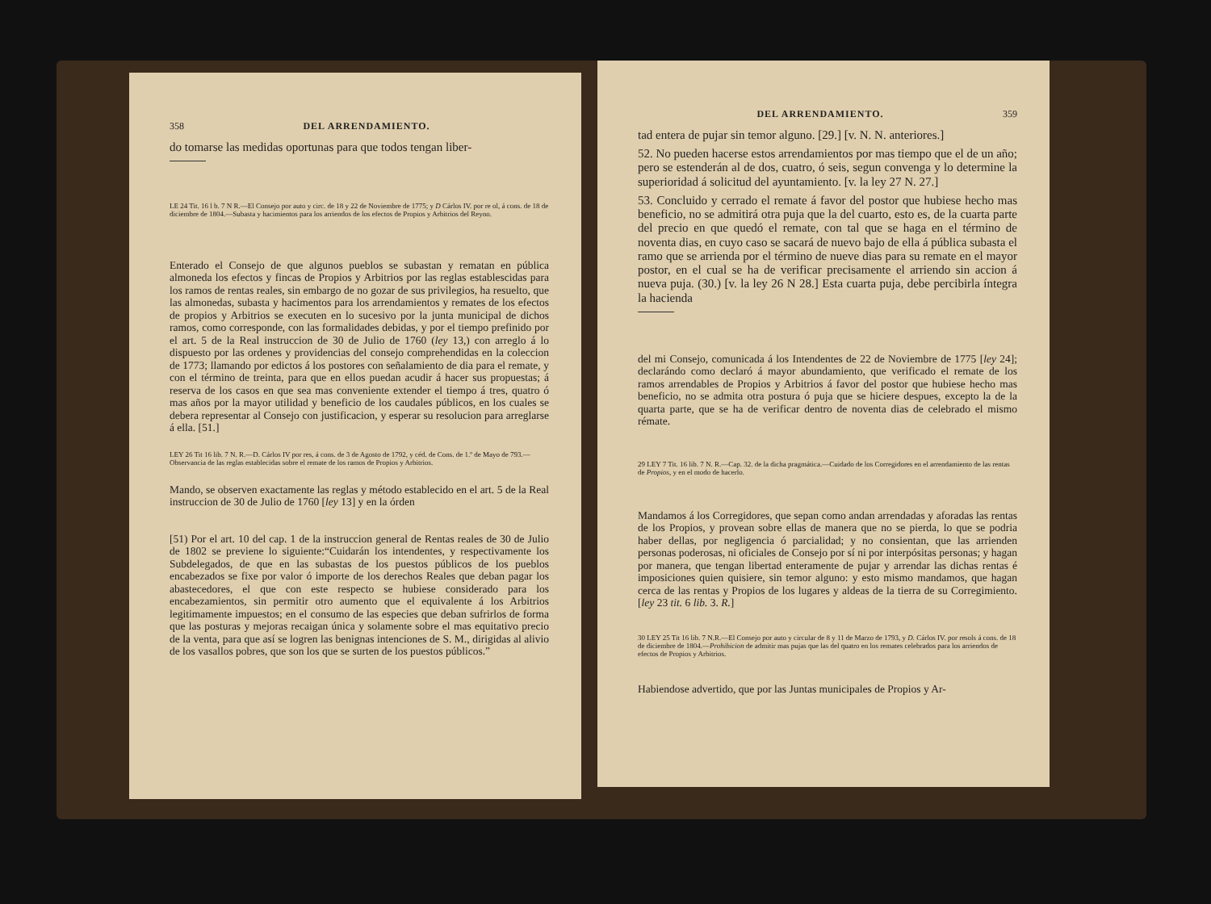358 DEL ARRENDAMIENTO.
do tomarse las medidas oportunas para que todos tengan liber-
LE 24 Tit. 16 l b. 7 N R.—El Consejo por auto y circ. de 18 y 22 de Noviembre de 1775; y D Cárlos IV. por re ol, á cons. de 18 de diciembre de 1804.—Subasta y hacimientos para los arriendos de los efectos de Propios y Arbitrios del Reyno.
Enterado el Consejo de que algunos pueblos se subastan y rematan en pública almoneda los efectos y fincas de Propios y Arbitrios por las reglas establescidas para los ramos de rentas reales, sin embargo de no gozar de sus privilegios, ha resuelto, que las almonedas, subasta y hacimentos para los arrendamientos y remates de los efectos de propios y Arbitrios se executen en lo sucesivo por la junta municipal de dichos ramos, como corresponde, con las formalidades debidas, y por el tiempo prefinido por el art. 5 de la Real instruccion de 30 de Julio de 1760 (ley 13,) con arreglo á lo dispuesto por las ordenes y providencias del consejo comprehendidas en la coleccion de 1773; llamando por edictos á los postores con señalamiento de dia para el remate, y con el término de treinta, para que en ellos puedan acudir á hacer sus propuestas; á reserva de los casos en que sea mas conveniente extender el tiempo á tres, quatro ó mas años por la mayor utilidad y beneficio de los caudales públicos, en los cuales se debera representar al Consejo con justificacion, y esperar su resolucion para arreglarse á ella. [51.]
LEY 26 Tit 16 lib. 7 N. R.—D. Cárlos IV por res, á cons. de 3 de Agosto de 1792, y céd. de Cons. de 1.º de Mayo de 793.—Observancia de las reglas establecidas sobre el remate de los ramos de Propios y Arbitrios.
Mando, se observen exactamente las reglas y método establecido en el art. 5 de la Real instruccion de 30 de Julio de 1760 [ley 13] y en la órden
[51) Por el art. 10 del cap. 1 de la instruccion general de Rentas reales de 30 de Julio de 1802 se previene lo siguiente:“Cuidarán los intendentes, y respectivamente los Subdelegados, de que en las subastas de los puestos públicos de los pueblos encabezados se fixe por valor ó importe de los derechos Reales que deban pagar los abastecedores, el que con este respecto se hubiese considerado para los encabezamientos, sin permitir otro aumento que el equivalente á los Arbitrios legitimamente impuestos; en el consumo de las especies que deban sufrirlos de forma que las posturas y mejoras recaigan única y solamente sobre el mas equitativo precio de la venta, para que así se logren las benignas intenciones de S. M., dirigidas al alivio de los vasallos pobres, que son los que se surten de los puestos públicos.”
DEL ARRENDAMIENTO. 359
tad entera de pujar sin temor alguno. [29.] [v. N. N. anteriores.]
52. No pueden hacerse estos arrendamientos por mas tiempo que el de un año; pero se estenderán al de dos, cuatro, ó seis, segun convenga y lo determine la superioridad á solicitud del ayuntamiento. [v. la ley 27 N. 27.]
53. Concluido y cerrado el remate á favor del postor que hubiese hecho mas beneficio, no se admitirá otra puja que la del cuarto, esto es, de la cuarta parte del precio en que quedó el remate, con tal que se haga en el término de noventa dias, en cuyo caso se sacará de nuevo bajo de ella á pública subasta el ramo que se arrienda por el término de nueve dias para su remate en el mayor postor, en el cual se ha de verificar precisamente el arriendo sin accion á nueva puja. (30.) [v. la ley 26 N 28.] Esta cuarta puja, debe percibirla íntegra la hacienda
del mi Consejo, comunicada á los Intendentes de 22 de Noviembre de 1775 [ley 24]; declarándo como declaró á mayor abundamiento, que verificado el remate de los ramos arrendables de Propios y Arbitrios á favor del postor que hubiese hecho mas beneficio, no se admita otra postura ó puja que se hiciere despues, excepto la de la quarta parte, que se ha de verificar dentro de noventa dias de celebrado el mismo rémate.
29 LEY 7 Tit. 16 lib. 7 N. R.—Cap. 32. de la dicha pragmática.—Cuidado de los Corregidores en el arrendamiento de las rentas de Propios, y en el modo de hacerlo.
Mandamos á los Corregidores, que sepan como andan arrendadas y aforadas las rentas de los Propios, y provean sobre ellas de manera que no se pierda, lo que se podria haber dellas, por negligencia ó parcialidad; y no consientan, que las arrienden personas poderosas, ni oficiales de Consejo por sí ni por interpósitas personas; y hagan por manera, que tengan libertad enteramente de pujar y arrendar las dichas rentas é imposiciones quien quisiere, sin temor alguno: y esto mismo mandamos, que hagan cerca de las rentas y Propios de los lugares y aldeas de la tierra de su Corregimiento. [ley 23 tit. 6 lib. 3. R.]
30 LEY 25 Tit 16 lib. 7 N.R.—El Consejo por auto y circular de 8 y 11 de Marzo de 1793, y D. Cárlos IV. por resols á cons. de 18 de diciembre de 1804.—Prohibicion de admitir mas pujas que las del quatro en los remates celebrados para los arriendos de efectos de Propios y Arbitrios.
Habiendose advertido, que por las Juntas municipales de Propios y Ar-